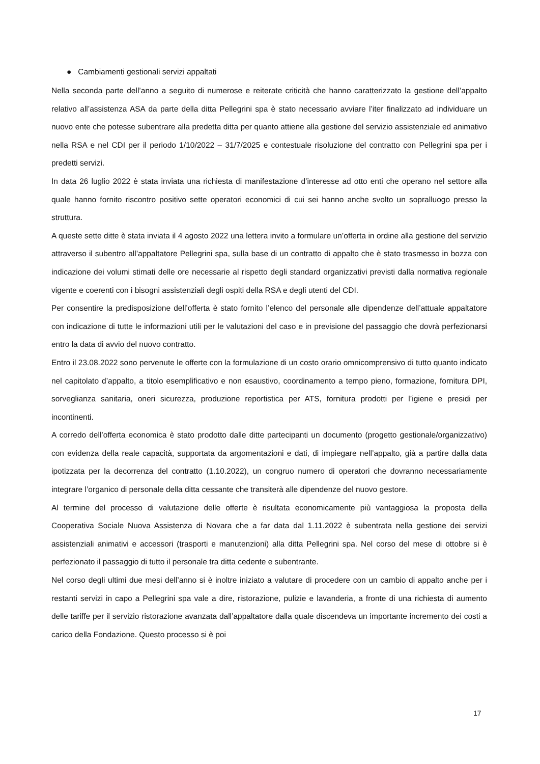● Cambiamenti gestionali servizi appaltati
Nella seconda parte dell’anno a seguito di numerose e reiterate criticità che hanno caratterizzato la gestione dell’appalto relativo all’assistenza ASA da parte della ditta Pellegrini spa è stato necessario avviare l’iter finalizzato ad individuare un nuovo ente che potesse subentrare alla predetta ditta per quanto attiene alla gestione del servizio assistenziale ed animativo nella RSA e nel CDI per il periodo 1/10/2022 – 31/7/2025 e contestuale risoluzione del contratto con Pellegrini spa per i predetti servizi.
In data 26 luglio 2022 è stata inviata una richiesta di manifestazione d’interesse ad otto enti che operano nel settore alla quale hanno fornito riscontro positivo sette operatori economici di cui sei hanno anche svolto un sopralluogo presso la struttura.
A queste sette ditte è stata inviata il 4 agosto 2022 una lettera invito a formulare un’offerta in ordine alla gestione del servizio attraverso il subentro all’appaltatore Pellegrini spa, sulla base di un contratto di appalto che è stato trasmesso in bozza con indicazione dei volumi stimati delle ore necessarie al rispetto degli standard organizzativi previsti dalla normativa regionale vigente e coerenti con i bisogni assistenziali degli ospiti della RSA e degli utenti del CDI.
Per consentire la predisposizione dell’offerta è stato fornito l’elenco del personale alle dipendenze dell’attuale appaltatore con indicazione di tutte le informazioni utili per le valutazioni del caso e in previsione del passaggio che dovrà perfezionarsi entro la data di avvio del nuovo contratto.
Entro il 23.08.2022 sono pervenute le offerte con la formulazione di un costo orario omnicomprensivo di tutto quanto indicato nel capitolato d’appalto, a titolo esemplificativo e non esaustivo, coordinamento a tempo pieno, formazione, fornitura DPI, sorveglianza sanitaria, oneri sicurezza, produzione reportistica per ATS, fornitura prodotti per l’igiene e presidi per incontinenti.
A corredo dell’offerta economica è stato prodotto dalle ditte partecipanti un documento (progetto gestionale/organizzativo) con evidenza della reale capacità, supportata da argomentazioni e dati, di impiegare nell’appalto, già a partire dalla data ipotizzata per la decorrenza del contratto (1.10.2022), un congruo numero di operatori che dovranno necessariamente integrare l’organico di personale della ditta cessante che transiterà alle dipendenze del nuovo gestore.
Al termine del processo di valutazione delle offerte è risultata economicamente più vantaggiosa la proposta della Cooperativa Sociale Nuova Assistenza di Novara che a far data dal 1.11.2022 è subentrata nella gestione dei servizi assistenziali animativi e accessori (trasporti e manutenzioni) alla ditta Pellegrini spa. Nel corso del mese di ottobre si è perfezionato il passaggio di tutto il personale tra ditta cedente e subentrante.
Nel corso degli ultimi due mesi dell’anno si è inoltre iniziato a valutare di procedere con un cambio di appalto anche per i restanti servizi in capo a Pellegrini spa vale a dire, ristorazione, pulizie e lavanderia, a fronte di una richiesta di aumento delle tariffe per il servizio ristorazione avanzata dall’appaltatore dalla quale discendeva un importante incremento dei costi a carico della Fondazione. Questo processo si è poi
17